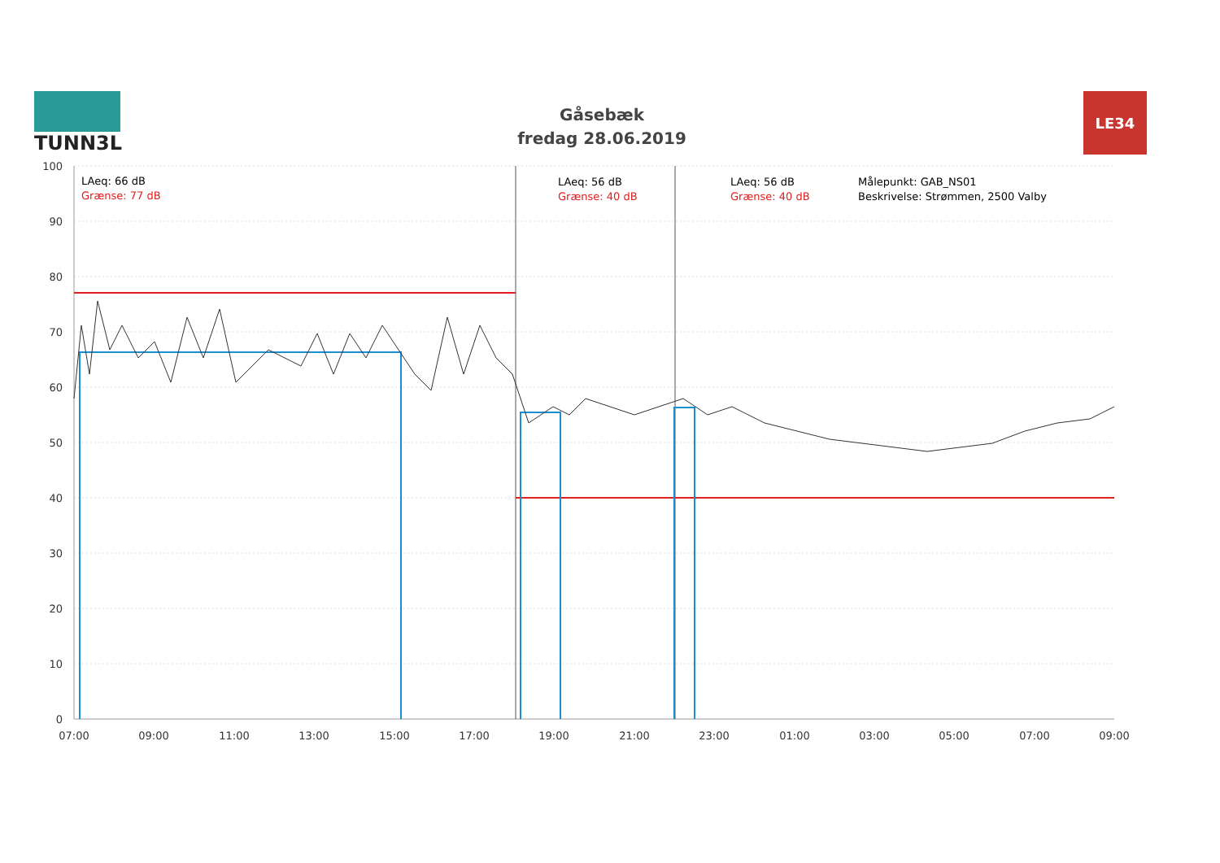TUNN3L
Gåsebæk
fredag 28.06.2019
LE34
LAeq: 66 dB
Grænse: 77 dB
LAeq: 56 dB
Grænse: 40 dB
LAeq: 56 dB
Grænse: 40 dB
Målepunkt: GAB_NS01
Beskrivelse: Strømmen, 2500 Valby
100
90
80
70
60
50
40
30
20
10
0
07:00
09:00
11:00
13:00
15:00
17:00
19:00
21:00
23:00
01:00
03:00
05:00
07:00
09:00